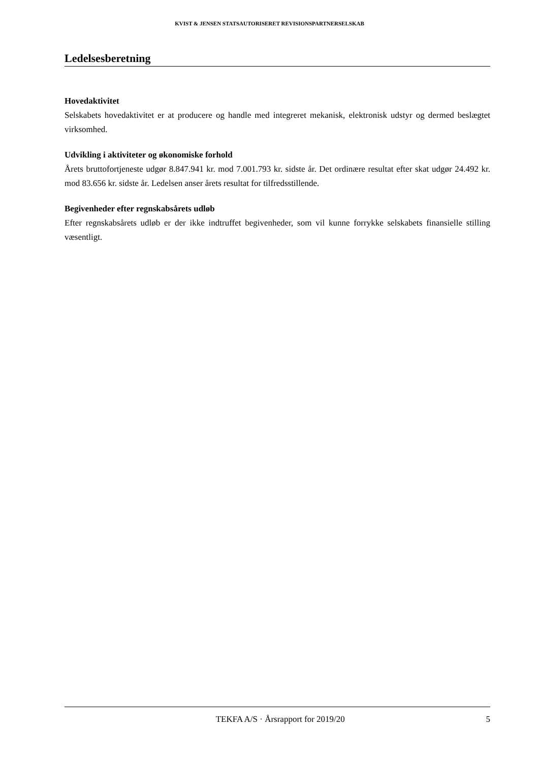KVIST & JENSEN STATSAUTORISERET REVISIONSPARTNERSELSKAB
Ledelsesberetning
Hovedaktivitet
Selskabets hovedaktivitet er at producere og handle med integreret mekanisk, elektronisk udstyr og dermed beslægtet virksomhed.
Udvikling i aktiviteter og økonomiske forhold
Årets bruttofortjeneste udgør 8.847.941 kr. mod 7.001.793 kr. sidste år. Det ordinære resultat efter skat udgør 24.492 kr. mod 83.656 kr. sidste år. Ledelsen anser årets resultat for tilfredsstillende.
Begivenheder efter regnskabsårets udløb
Efter regnskabsårets udløb er der ikke indtruffet begivenheder, som vil kunne forrykke selskabets finansielle stilling væsentligt.
TEKFA A/S · Årsrapport for 2019/20 5